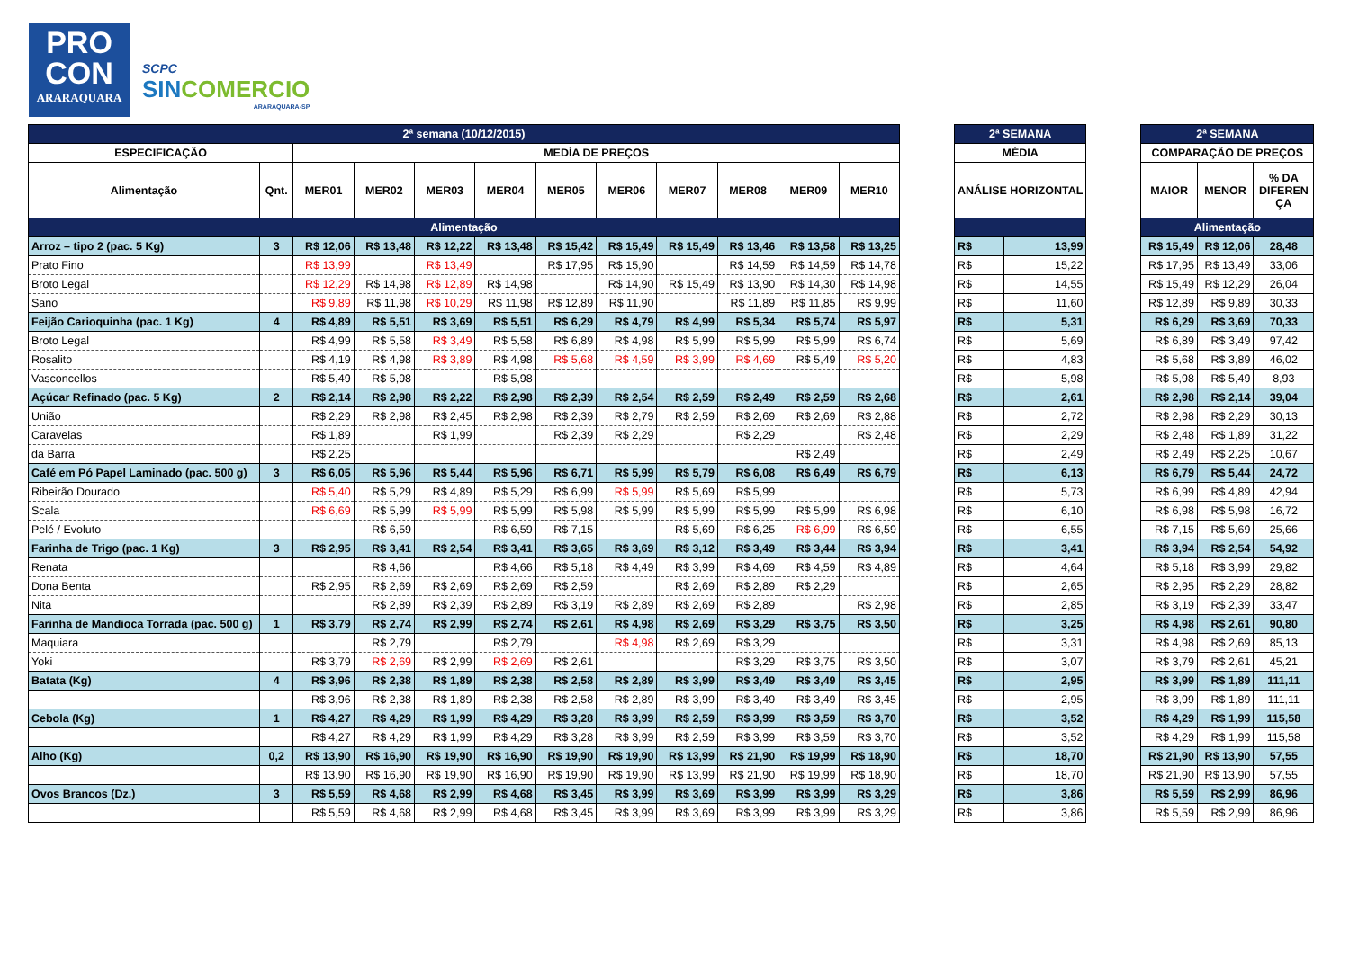PRO
CON
ARARAQUARA
SCPC
SINCOMERCIO
ARARAQUARA-SP
| 2ª semana (10/12/2015) | | | | | | | | | | | |
| ESPECIFICAÇÃO | | MEDÍA DE PREÇOS | | | | | | | | | |
| Alimentação | Qnt. | MER01 | MER02 | MER03 | MER04 | MER05 | MER06 | MER07 | MER08 | MER09 | MER10 |
| Alimentação | | | | | | | | | | | |
| Arroz – tipo 2 (pac. 5 Kg) | 3 | R$ 12,06 | R$ 13,48 | R$ 12,22 | R$ 13,48 | R$ 15,42 | R$ 15,49 | R$ 15,49 | R$ 13,46 | R$ 13,58 | R$ 13,25 |
| Prato Fino | | R$ 13,99 | | R$ 13,49 | | R$ 17,95 | R$ 15,90 | | R$ 14,59 | R$ 14,59 | R$ 14,78 |
| Broto Legal | | R$ 12,29 | R$ 14,98 | R$ 12,89 | R$ 14,98 | | R$ 14,90 | R$ 15,49 | R$ 13,90 | R$ 14,30 | R$ 14,98 |
| Sano | | R$ 9,89 | R$ 11,98 | R$ 10,29 | R$ 11,98 | R$ 12,89 | R$ 11,90 | | R$ 11,89 | R$ 11,85 | R$ 9,99 |
| Feijão Carioquinha (pac. 1 Kg) | 4 | R$ 4,89 | R$ 5,51 | R$ 3,69 | R$ 5,51 | R$ 6,29 | R$ 4,79 | R$ 4,99 | R$ 5,34 | R$ 5,74 | R$ 5,97 |
| Broto Legal | | R$ 4,99 | R$ 5,58 | R$ 3,49 | R$ 5,58 | R$ 6,89 | R$ 4,98 | R$ 5,99 | R$ 5,99 | R$ 5,99 | R$ 6,74 |
| Rosalito | | R$ 4,19 | R$ 4,98 | R$ 3,89 | R$ 4,98 | R$ 5,68 | R$ 4,59 | R$ 3,99 | R$ 4,69 | R$ 5,49 | R$ 5,20 |
| Vasconcellos | | R$ 5,49 | R$ 5,98 | | R$ 5,98 | | | | | | |
| Açúcar Refinado (pac. 5 Kg) | 2 | R$ 2,14 | R$ 2,98 | R$ 2,22 | R$ 2,98 | R$ 2,39 | R$ 2,54 | R$ 2,59 | R$ 2,49 | R$ 2,59 | R$ 2,68 |
| União | | R$ 2,29 | R$ 2,98 | R$ 2,45 | R$ 2,98 | R$ 2,39 | R$ 2,79 | R$ 2,59 | R$ 2,69 | R$ 2,69 | R$ 2,88 |
| Caravelas | | R$ 1,89 | | R$ 1,99 | | R$ 2,39 | R$ 2,29 | | R$ 2,29 | | R$ 2,48 |
| da Barra | | R$ 2,25 | | | | | | | | R$ 2,49 | |
| Café em Pó Papel Laminado (pac. 500 g) | 3 | R$ 6,05 | R$ 5,96 | R$ 5,44 | R$ 5,96 | R$ 6,71 | R$ 5,99 | R$ 5,79 | R$ 6,08 | R$ 6,49 | R$ 6,79 |
| Ribeirão Dourado | | R$ 5,40 | R$ 5,29 | R$ 4,89 | R$ 5,29 | R$ 6,99 | R$ 5,99 | R$ 5,69 | R$ 5,99 | | |
| Scala | | R$ 6,69 | R$ 5,99 | R$ 5,99 | R$ 5,99 | R$ 5,98 | R$ 5,99 | R$ 5,99 | R$ 5,99 | R$ 5,99 | R$ 6,98 |
| Pelé / Evoluto | | | R$ 6,59 | | R$ 6,59 | R$ 7,15 | | R$ 5,69 | R$ 6,25 | R$ 6,99 | R$ 6,59 |
| Farinha de Trigo (pac. 1 Kg) | 3 | R$ 2,95 | R$ 3,41 | R$ 2,54 | R$ 3,41 | R$ 3,65 | R$ 3,69 | R$ 3,12 | R$ 3,49 | R$ 3,44 | R$ 3,94 |
| Renata | | | R$ 4,66 | | R$ 4,66 | R$ 5,18 | R$ 4,49 | R$ 3,99 | R$ 4,69 | R$ 4,59 | R$ 4,89 |
| Dona Benta | | R$ 2,95 | R$ 2,69 | R$ 2,69 | R$ 2,69 | R$ 2,59 | | R$ 2,69 | R$ 2,89 | R$ 2,29 | |
| Nita | | | R$ 2,89 | R$ 2,39 | R$ 2,89 | R$ 3,19 | R$ 2,89 | R$ 2,69 | R$ 2,89 | | R$ 2,98 |
| Farinha de Mandioca Torrada (pac. 500 g) | 1 | R$ 3,79 | R$ 2,74 | R$ 2,99 | R$ 2,74 | R$ 2,61 | R$ 4,98 | R$ 2,69 | R$ 3,29 | R$ 3,75 | R$ 3,50 |
| Maquiara | | | R$ 2,79 | | R$ 2,79 | | R$ 4,98 | R$ 2,69 | R$ 3,29 | | |
| Yoki | | R$ 3,79 | R$ 2,69 | R$ 2,99 | R$ 2,69 | R$ 2,61 | | | R$ 3,29 | R$ 3,75 | R$ 3,50 |
| Batata (Kg) | 4 | R$ 3,96 | R$ 2,38 | R$ 1,89 | R$ 2,38 | R$ 2,58 | R$ 2,89 | R$ 3,99 | R$ 3,49 | R$ 3,49 | R$ 3,45 |
| | | R$ 3,96 | R$ 2,38 | R$ 1,89 | R$ 2,38 | R$ 2,58 | R$ 2,89 | R$ 3,99 | R$ 3,49 | R$ 3,49 | R$ 3,45 |
| Cebola (Kg) | 1 | R$ 4,27 | R$ 4,29 | R$ 1,99 | R$ 4,29 | R$ 3,28 | R$ 3,99 | R$ 2,59 | R$ 3,99 | R$ 3,59 | R$ 3,70 |
| | | R$ 4,27 | R$ 4,29 | R$ 1,99 | R$ 4,29 | R$ 3,28 | R$ 3,99 | R$ 2,59 | R$ 3,99 | R$ 3,59 | R$ 3,70 |
| Alho (Kg) | 0,2 | R$ 13,90 | R$ 16,90 | R$ 19,90 | R$ 16,90 | R$ 19,90 | R$ 19,90 | R$ 13,99 | R$ 21,90 | R$ 19,99 | R$ 18,90 |
| | | R$ 13,90 | R$ 16,90 | R$ 19,90 | R$ 16,90 | R$ 19,90 | R$ 19,90 | R$ 13,99 | R$ 21,90 | R$ 19,99 | R$ 18,90 |
| Ovos Brancos (Dz.) | 3 | R$ 5,59 | R$ 4,68 | R$ 2,99 | R$ 4,68 | R$ 3,45 | R$ 3,99 | R$ 3,69 | R$ 3,99 | R$ 3,99 | R$ 3,29 |
| | | R$ 5,59 | R$ 4,68 | R$ 2,99 | R$ 4,68 | R$ 3,45 | R$ 3,99 | R$ 3,69 | R$ 3,99 | R$ 3,99 | R$ 3,29 |
| 2ª SEMANA | |
| MÉDIA | |
| ANÁLISE HORIZONTAL | |
| R$ | 13,99 |
| R$ | 15,22 |
| R$ | 14,55 |
| R$ | 11,60 |
| R$ | 5,31 |
| R$ | 5,69 |
| R$ | 4,83 |
| R$ | 5,98 |
| R$ | 2,61 |
| R$ | 2,72 |
| R$ | 2,29 |
| R$ | 2,49 |
| R$ | 6,13 |
| R$ | 5,73 |
| R$ | 6,10 |
| R$ | 6,55 |
| R$ | 3,41 |
| R$ | 4,64 |
| R$ | 2,65 |
| R$ | 2,85 |
| R$ | 3,25 |
| R$ | 3,31 |
| R$ | 3,07 |
| R$ | 2,95 |
| R$ | 2,95 |
| R$ | 3,52 |
| R$ | 3,52 |
| R$ | 18,70 |
| R$ | 18,70 |
| R$ | 3,86 |
| R$ | 3,86 |
| 2ª SEMANA | | |
| COMPARAÇÃO DE PREÇOS | | |
| MAIOR | MENOR | % DA DIFEREN ÇA |
| Alimentação | | |
| R$ 15,49 | R$ 12,06 | 28,48 |
| R$ 17,95 | R$ 13,49 | 33,06 |
| R$ 15,49 | R$ 12,29 | 26,04 |
| R$ 12,89 | R$ 9,89 | 30,33 |
| R$ 6,29 | R$ 3,69 | 70,33 |
| R$ 6,89 | R$ 3,49 | 97,42 |
| R$ 5,68 | R$ 3,89 | 46,02 |
| R$ 5,98 | R$ 5,49 | 8,93 |
| R$ 2,98 | R$ 2,14 | 39,04 |
| R$ 2,98 | R$ 2,29 | 30,13 |
| R$ 2,48 | R$ 1,89 | 31,22 |
| R$ 2,49 | R$ 2,25 | 10,67 |
| R$ 6,79 | R$ 5,44 | 24,72 |
| R$ 6,99 | R$ 4,89 | 42,94 |
| R$ 6,98 | R$ 5,98 | 16,72 |
| R$ 7,15 | R$ 5,69 | 25,66 |
| R$ 3,94 | R$ 2,54 | 54,92 |
| R$ 5,18 | R$ 3,99 | 29,82 |
| R$ 2,95 | R$ 2,29 | 28,82 |
| R$ 3,19 | R$ 2,39 | 33,47 |
| R$ 4,98 | R$ 2,61 | 90,80 |
| R$ 4,98 | R$ 2,69 | 85,13 |
| R$ 3,79 | R$ 2,61 | 45,21 |
| R$ 3,99 | R$ 1,89 | 111,11 |
| R$ 3,99 | R$ 1,89 | 111,11 |
| R$ 4,29 | R$ 1,99 | 115,58 |
| R$ 4,29 | R$ 1,99 | 115,58 |
| R$ 21,90 | R$ 13,90 | 57,55 |
| R$ 21,90 | R$ 13,90 | 57,55 |
| R$ 5,59 | R$ 2,99 | 86,96 |
| R$ 5,59 | R$ 2,99 | 86,96 |